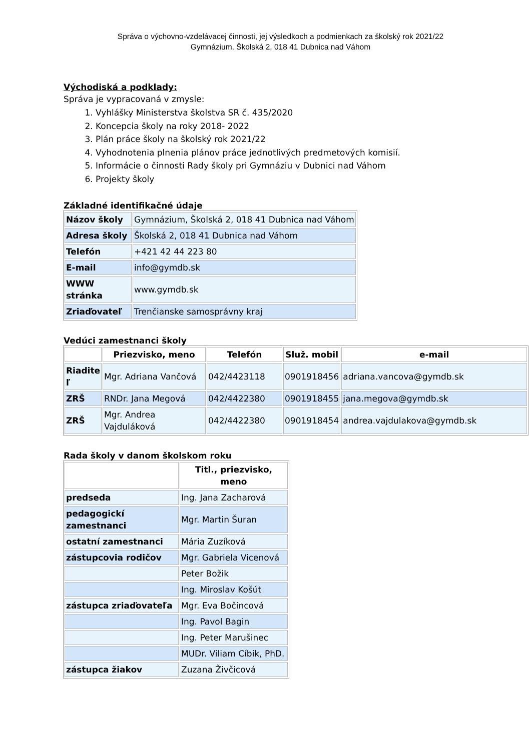Správa o výchovno-vzdelávacej činnosti, jej výsledkoch a podmienkach za školský rok 2021/22
Gymnázium, Školská 2, 018 41 Dubnica nad Váhom
Východiská a podklady:
Správa je vypracovaná v zmysle:
1. Vyhlášky Ministerstva školstva SR č. 435/2020
2. Koncepcia školy na roky 2018- 2022
3. Plán práce školy na školský rok 2021/22
4. Vyhodnotenia plnenia plánov práce jednotlivých predmetových komisií.
5. Informácie o činnosti Rady školy pri Gymnáziu v Dubnici nad Váhom
6. Projekty školy
Základné identifikačné údaje
| Názov školy | Gymnázium, Školská 2, 018 41 Dubnica nad Váhom |
| Adresa školy | Školská 2, 018 41 Dubnica nad Váhom |
| Telefón | +421 42 44 223 80 |
| E-mail | info@gymdb.sk |
| WWW stránka | www.gymdb.sk |
| Zriaďovateľ | Trenčianske samosprávny kraj |
Vedúci zamestnanci školy
| | Priezvisko, meno | Telefón | Služ. mobil | e-mail |
| --- | --- | --- | --- | --- |
| Riadite ľ | Mgr. Adriana Vančová | 042/4423118 | 0901918456 | adriana.vancova@gymdb.sk |
| ZRŠ | RNDr. Jana Megová | 042/4422380 | 0901918455 | jana.megova@gymdb.sk |
| ZRŠ | Mgr. Andrea Vajduláková | 042/4422380 | 0901918454 | andrea.vajdulakova@gymdb.sk |
Rada školy v danom školskom roku
| | Titl., priezvisko, meno |
| --- | --- |
| predseda | Ing. Jana Zacharová |
| pedagogickí zamestnanci | Mgr. Martin Šuran |
| ostatní zamestnanci | Mária Zuzíková |
| zástupcovia rodičov | Mgr. Gabriela Vicenová |
| | Peter Božik |
| | Ing. Miroslav Košút |
| zástupca zriaďovateľa | Mgr. Eva Bočincová |
| | Ing. Pavol Bagin |
| | Ing. Peter Marušinec |
| | MUDr. Viliam Cíbik, PhD. |
| zástupca žiakov | Zuzana Živčicová |